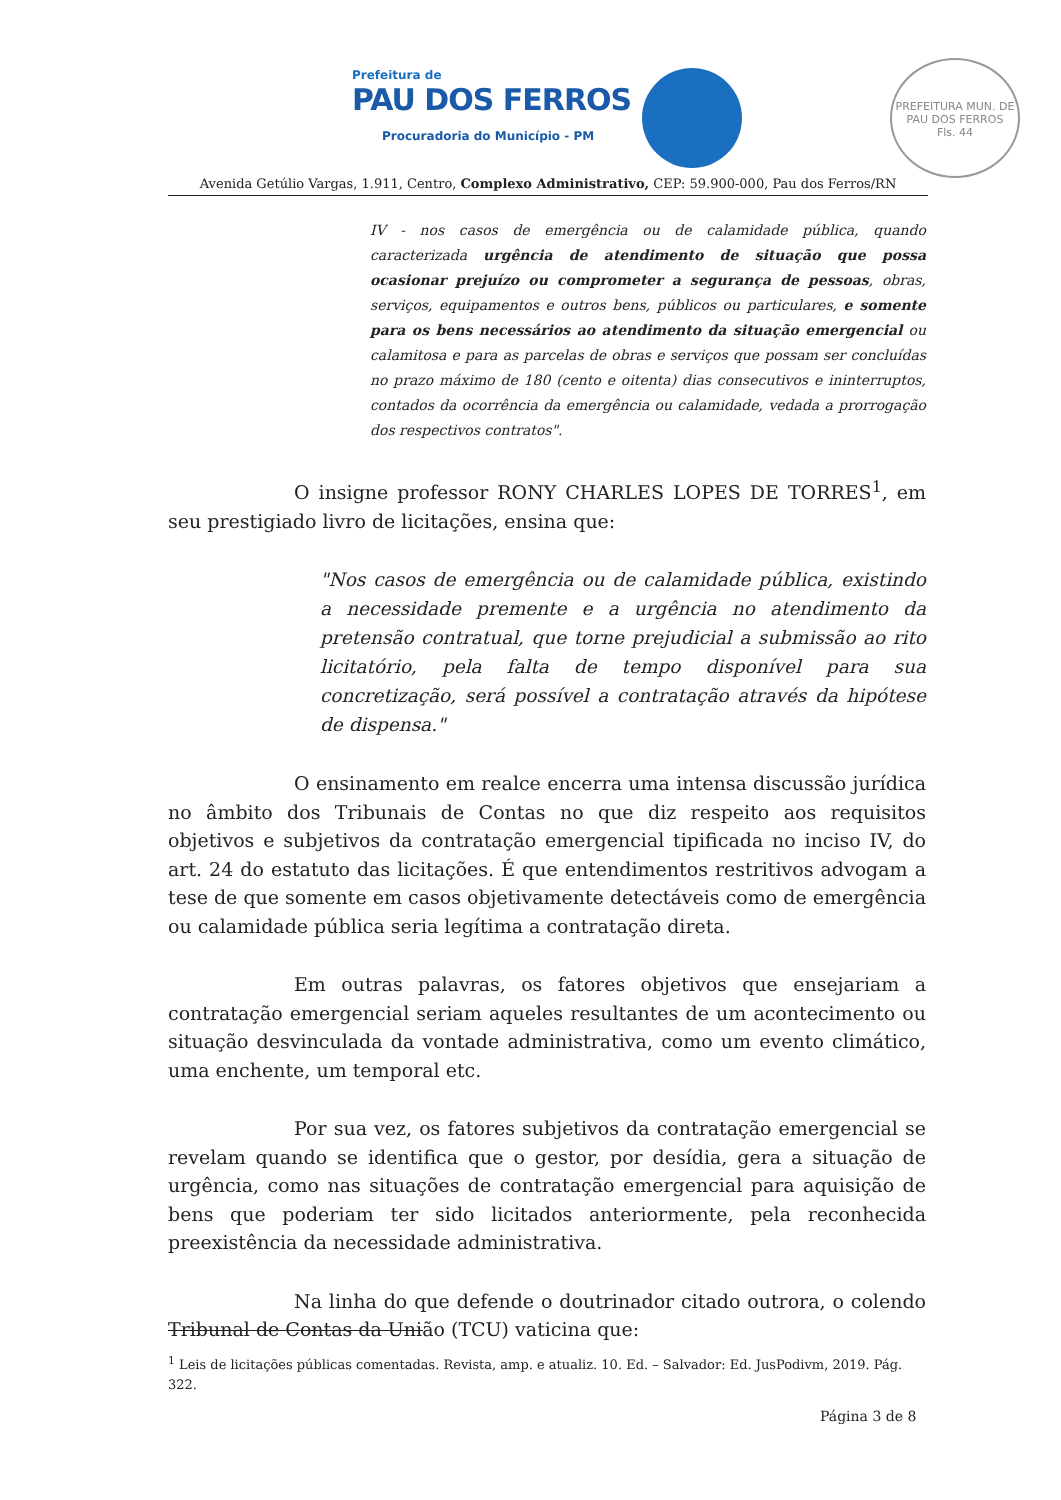Prefeitura de
PAU DOS FERROS
Procuradoria do Município - PM
PREFEITURA MUN. DE PAU DOS FERROS
Fls. 44
Avenida Getúlio Vargas, 1.911, Centro, Complexo Administrativo, CEP: 59.900-000, Pau dos Ferros/RN
IV - nos casos de emergência ou de calamidade pública, quando caracterizada urgência de atendimento de situação que possa ocasionar prejuízo ou comprometer a segurança de pessoas, obras, serviços, equipamentos e outros bens, públicos ou particulares, e somente para os bens necessários ao atendimento da situação emergencial ou calamitosa e para as parcelas de obras e serviços que possam ser concluídas no prazo máximo de 180 (cento e oitenta) dias consecutivos e ininterruptos, contados da ocorrência da emergência ou calamidade, vedada a prorrogação dos respectivos contratos".
O insigne professor RONY CHARLES LOPES DE TORRES<sup>1</sup>, em seu prestigiado livro de licitações, ensina que:
"Nos casos de emergência ou de calamidade pública, existindo a necessidade premente e a urgência no atendimento da pretensão contratual, que torne prejudicial a submissão ao rito licitatório, pela falta de tempo disponível para sua concretização, será possível a contratação através da hipótese de dispensa."
O ensinamento em realce encerra uma intensa discussão jurídica no âmbito dos Tribunais de Contas no que diz respeito aos requisitos objetivos e subjetivos da contratação emergencial tipificada no inciso IV, do art. 24 do estatuto das licitações. É que entendimentos restritivos advogam a tese de que somente em casos objetivamente detectáveis como de emergência ou calamidade pública seria legítima a contratação direta.
Em outras palavras, os fatores objetivos que ensejariam a contratação emergencial seriam aqueles resultantes de um acontecimento ou situação desvinculada da vontade administrativa, como um evento climático, uma enchente, um temporal etc.
Por sua vez, os fatores subjetivos da contratação emergencial se revelam quando se identifica que o gestor, por desídia, gera a situação de urgência, como nas situações de contratação emergencial para aquisição de bens que poderiam ter sido licitados anteriormente, pela reconhecida preexistência da necessidade administrativa.
Na linha do que defende o doutrinador citado outrora, o colendo Tribunal de Contas da União (TCU) vaticina que:
<sup>1</sup> Leis de licitações públicas comentadas. Revista, amp. e atualiz. 10. Ed. – Salvador: Ed. JusPodivm, 2019. Pág. 322.
Página 3 de 8